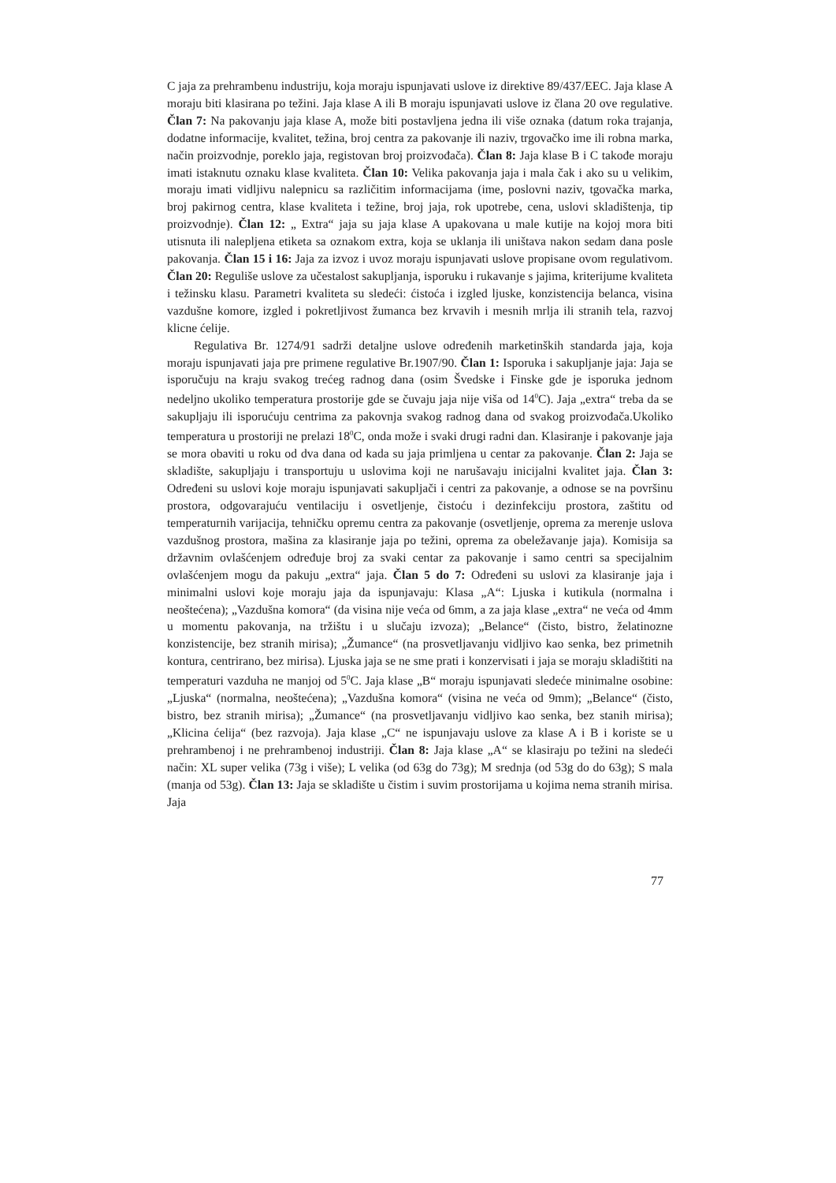C jaja za prehrambenu industriju, koja moraju ispunjavati uslove iz direktive 89/437/EEC. Jaja klase A moraju biti klasirana po težini. Jaja klase A ili B moraju ispunjavati uslove iz člana 20 ove regulative. Član 7: Na pakovanju jaja klase A, može biti postavljena jedna ili više oznaka (datum roka trajanja, dodatne informacije, kvalitet, težina, broj centra za pakovanje ili naziv, trgovačko ime ili robna marka, način proizvodnje, poreklo jaja, registovan broj proizvođača). Član 8: Jaja klase B i C takođe moraju imati istaknutu oznaku klase kvaliteta. Član 10: Velika pakovanja jaja i mala čak i ako su u velikim, moraju imati vidljivu nalepnicu sa različitim informacijama (ime, poslovni naziv, tgovačka marka, broj pakirnog centra, klase kvaliteta i težine, broj jaja, rok upotrebe, cena, uslovi skladištenja, tip proizvodnje). Član 12: „ Extra“ jaja su jaja klase A upakovana u male kutije na kojoj mora biti utisnuta ili nalepljena etiketa sa oznakom extra, koja se uklanja ili uništava nakon sedam dana posle pakovanja. Član 15 i 16: Jaja za izvoz i uvoz moraju ispunjavati uslove propisane ovom regulativom. Član 20: Reguliše uslove za učestalost sakupljanja, isporuku i rukavanje s jajima, kriterijume kvaliteta i težinsku klasu. Parametri kvaliteta su sledeći: ćistoća i izgled ljuske, konzistencija belanca, visina vazdušne komore, izgled i pokretljivost žumanca bez krvavih i mesnih mrlja ili stranih tela, razvoj klicne ćelije.
Regulativa Br. 1274/91 sadrži detaljne uslove određenih marketinških standarda jaja, koja moraju ispunjavati jaja pre primene regulative Br.1907/90. Član 1: Isporuka i sakupljanje jaja: Jaja se isporučuju na kraju svakog trećeg radnog dana (osim Švedske i Finske gde je isporuka jednom nedeljno ukoliko temperatura prostorije gde se čuvaju jaja nije viša od 14<sup>0</sup>C). Jaja „extra“ treba da se sakupljaju ili isporućuju centrima za pakovnja svakog radnog dana od svakog proizvođača.Ukoliko temperatura u prostoriji ne prelazi 18<sup>0</sup>C, onda može i svaki drugi radni dan. Klasiranje i pakovanje jaja se mora obaviti u roku od dva dana od kada su jaja primljena u centar za pakovanje. Član 2: Jaja se skladište, sakupljaju i transportuju u uslovima koji ne narušavaju inicijalni kvalitet jaja. Član 3: Određeni su uslovi koje moraju ispunjavati sakupljači i centri za pakovanje, a odnose se na površinu prostora, odgovarajuću ventilaciju i osvetljenje, čistoću i dezinfekciju prostora, zaštitu od temperaturnih varijacija, tehničku opremu centra za pakovanje (osvetljenje, oprema za merenje uslova vazdušnog prostora, mašina za klasiranje jaja po težini, oprema za obeležavanje jaja). Komisija sa državnim ovlašćenjem određuje broj za svaki centar za pakovanje i samo centri sa specijalnim ovlašćenjem mogu da pakuju „extra“ jaja. Član 5 do 7: Određeni su uslovi za klasiranje jaja i minimalni uslovi koje moraju jaja da ispunjavaju: Klasa „A“: Ljuska i kutikula (normalna i neoštećena); „Vazdušna komora“ (da visina nije veća od 6mm, a za jaja klase „extra“ ne veća od 4mm u momentu pakovanja, na tržištu i u slučaju izvoza); „Belance“ (čisto, bistro, želatinozne konzistencije, bez stranih mirisa); „Žumance“ (na prosvetljavanju vidljivo kao senka, bez primetnih kontura, centrirano, bez mirisa). Ljuska jaja se ne sme prati i konzervisati i jaja se moraju skladištiti na temperaturi vazduha ne manjoj od 5<sup>0</sup>C. Jaja klase „B“ moraju ispunjavati sledeće minimalne osobine: „Ljuska“ (normalna, neoštećena); „Vazdušna komora“ (visina ne veća od 9mm); „Belance“ (čisto, bistro, bez stranih mirisa); „Žumance“ (na prosvetljavanju vidljivo kao senka, bez stanih mirisa); „Klicina ćelija“ (bez razvoja). Jaja klase „C“ ne ispunjavaju uslove za klase A i B i koriste se u prehrambenoj i ne prehrambenoj industriji. Član 8: Jaja klase „A“ se klasiraju po težini na sledeći način: XL super velika (73g i više); L velika (od 63g do 73g); M srednja (od 53g do do 63g); S mala (manja od 53g). Član 13: Jaja se skladište u čistim i suvim prostorijama u kojima nema stranih mirisa. Jaja
77